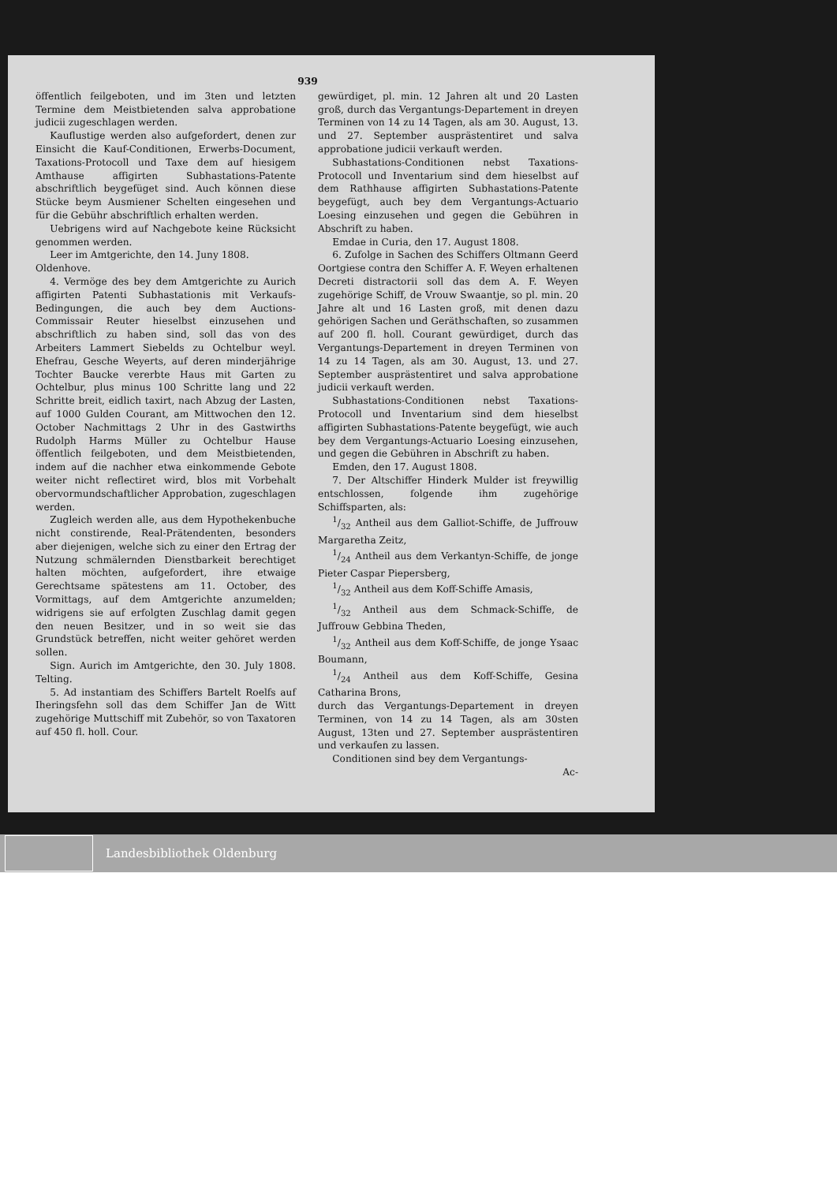939
öffentlich feilgeboten, und im 3ten und letzten Termine dem Meistbietenden salva approbatione judicii zugeschlagen werden.
Kauflustige werden also aufgefordert, denen zur Einsicht die Kauf-Conditionen, Erwerbs-Document, Taxations-Protocoll und Taxe dem auf hiesigem Amthause affigirten Subhastations-Patente abschriftlich beygefüget sind. Auch können diese Stücke beym Ausmiener Schelten eingesehen und für die Gebühr abschriftlich erhalten werden.
Uebrigens wird auf Nachgebote keine Rücksicht genommen werden.
Leer im Amtgerichte, den 14. Juny 1808.
Oldenhove.
4. Vermöge des bey dem Amtgerichte zu Aurich affigirten Patenti Subhastationis mit Verkaufs-Bedingungen, die auch bey dem Auctions-Commissair Reuter hieselbst einzusehen und abschriftlich zu haben sind, soll das von des Arbeiters Lammert Siebelds zu Ochtelbur weyl. Ehefrau, Gesche Weyerts, auf deren minderjährige Tochter Baucke vererbte Haus mit Garten zu Ochtelbur, plus minus 100 Schritte lang und 22 Schritte breit, eidlich taxirt, nach Abzug der Lasten, auf 1000 Gulden Courant, am Mittwochen den 12. October Nachmittags 2 Uhr in des Gastwirths Rudolph Harms Müller zu Ochtelbur Hause öffentlich feilgeboten, und dem Meistbietenden, indem auf die nachher etwa einkommende Gebote weiter nicht reflectiret wird, blos mit Vorbehalt obervormundschaftlicher Approbation, zugeschlagen werden.
Zugleich werden alle, aus dem Hypothekenbuche nicht constirende, Real-Prätendenten, besonders aber diejenigen, welche sich zu einer den Ertrag der Nutzung schmälernden Dienstbarkeit berechtiget halten möchten, aufgefordert, ihre etwaige Gerechtsame spätestens am 11. October, des Vormittags, auf dem Amtgerichte anzumelden; widrigens sie auf erfolgten Zuschlag damit gegen den neuen Besitzer, und in so weit sie das Grundstück betreffen, nicht weiter gehöret werden sollen.
Sign. Aurich im Amtgerichte, den 30. July 1808. Telting.
5. Ad instantiam des Schiffers Bartelt Roelfs auf Iheringsfehn soll das dem Schiffer Jan de Witt zugehörige Muttschiff mit Zubehör, so von Taxatoren auf 450 fl. holl. Cour.
gewürdiget, pl. min. 12 Jahren alt und 20 Lasten groß, durch das Vergantungs-Departement in dreyen Terminen von 14 zu 14 Tagen, als am 30. August, 13. und 27. September ausprästentiret und salva approbatione judicii verkauft werden.
Subhastations-Conditionen nebst Taxations-Protocoll und Inventarium sind dem hieselbst auf dem Rathhause affigirten Subhastations-Patente beygefügt, auch bey dem Vergantungs-Actuario Loesing einzusehen und gegen die Gebühren in Abschrift zu haben.
Emdae in Curia, den 17. August 1808.
6. Zufolge in Sachen des Schiffers Oltmann Geerd Oortgiese contra den Schiffer A. F. Weyen erhaltenen Decreti distractorii soll das dem A. F. Weyen zugehörige Schiff, de Vrouw Swaantje, so pl. min. 20 Jahre alt und 16 Lasten groß, mit denen dazu gehörigen Sachen und Geräthschaften, so zusammen auf 200 fl. holl. Courant gewürdiget, durch das Vergantungs-Departement in dreyen Terminen von 14 zu 14 Tagen, als am 30. August, 13. und 27. September ausprästentiret und salva approbatione judicii verkauft werden.
Subhastations-Conditionen nebst Taxations-Protocoll und Inventarium sind dem hieselbst affigirten Subhastations-Patente beygefügt, wie auch bey dem Vergantungs-Actuario Loesing einzusehen, und gegen die Gebühren in Abschrift zu haben.
Emden, den 17. August 1808.
7. Der Altschiffer Hinderk Mulder ist freywillig entschlossen, folgende ihm zugehörige Schiffsparten, als:
1/32 Antheil aus dem Galliot-Schiffe, de Juffrouw Margaretha Zeitz,
1/24 Antheil aus dem Verkantyn-Schiffe, de jonge Pieter Caspar Piepersberg,
1/32 Antheil aus dem Koff-Schiffe Amasis,
1/32 Antheil aus dem Schmack-Schiffe, de Juffrouw Gebbina Theden,
1/32 Antheil aus dem Koff-Schiffe, de jonge Ysaac Boumann,
1/24 Antheil aus dem Koff-Schiffe, Gesina Catharina Brons,
durch das Vergantungs-Departement in dreyen Terminen, von 14 zu 14 Tagen, als am 30sten August, 13ten und 27. September ausprästentiren und verkaufen zu lassen.
Conditionen sind bey dem Vergantungs-
Ac-
Landesbibliothek Oldenburg